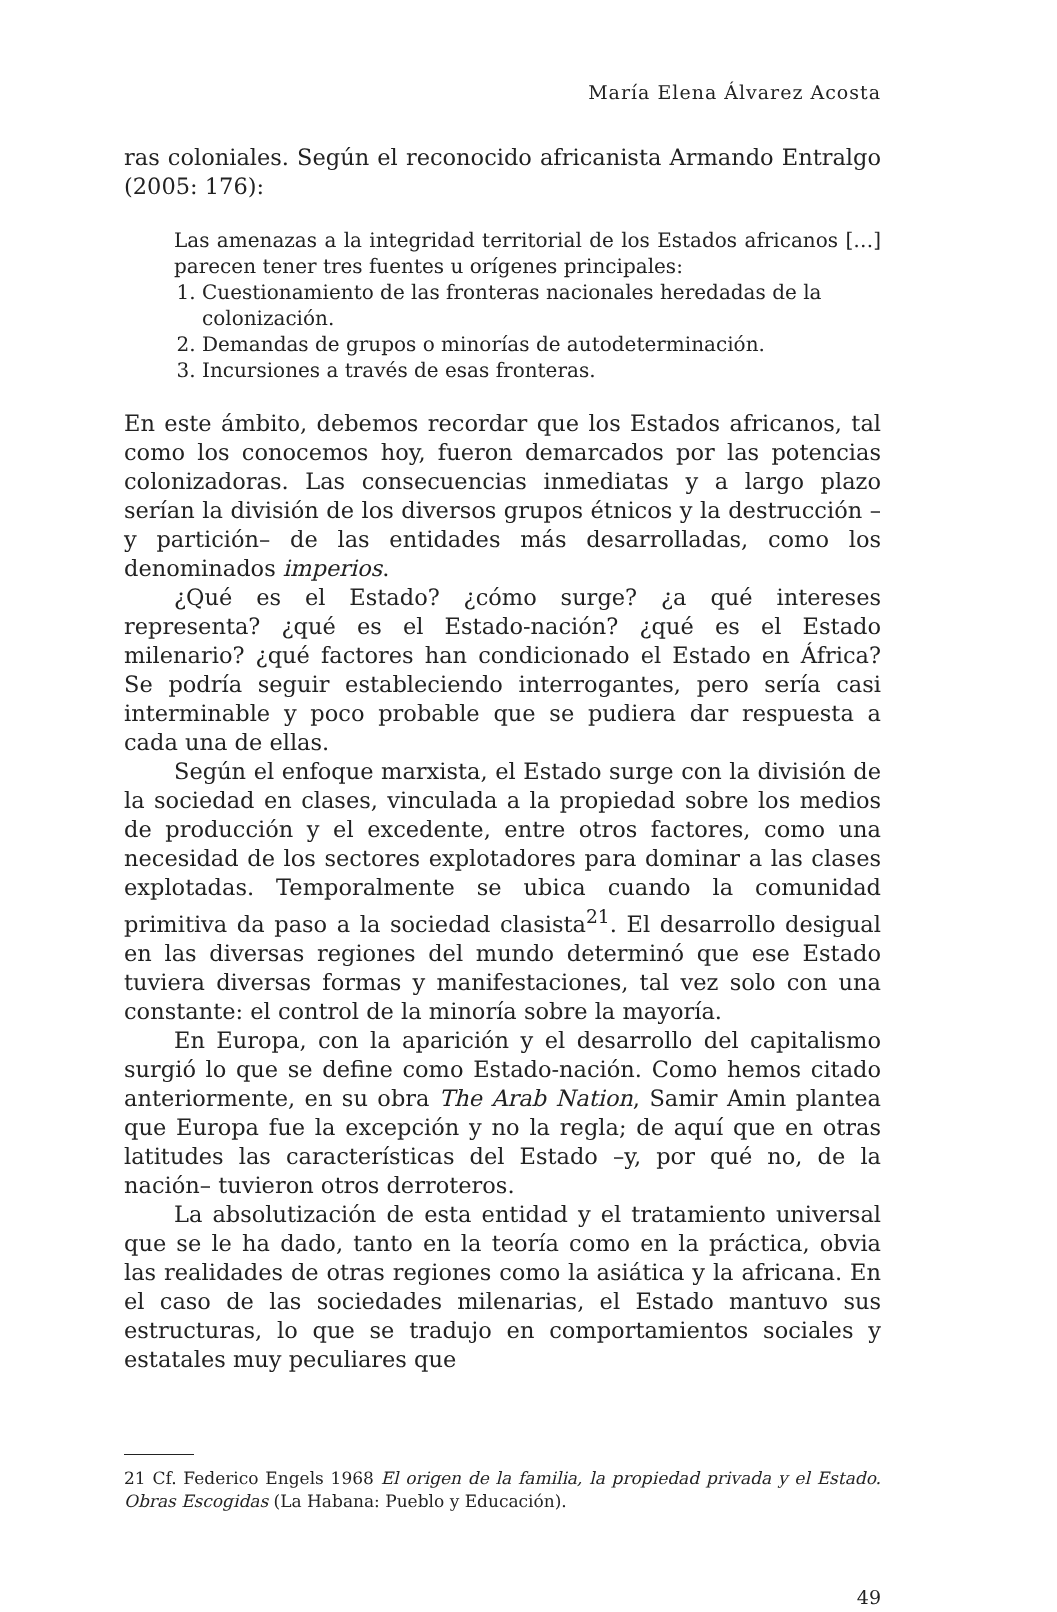María Elena Álvarez Acosta
ras coloniales. Según el reconocido africanista Armando Entralgo (2005: 176):
Las amenazas a la integridad territorial de los Estados africanos […] parecen tener tres fuentes u orígenes principales:
1. Cuestionamiento de las fronteras nacionales heredadas de la colonización.
2. Demandas de grupos o minorías de autodeterminación.
3. Incursiones a través de esas fronteras.
En este ámbito, debemos recordar que los Estados africanos, tal como los conocemos hoy, fueron demarcados por las potencias colonizadoras. Las consecuencias inmediatas y a largo plazo serían la división de los diversos grupos étnicos y la destrucción –y partición– de las entidades más desarrolladas, como los denominados imperios.
¿Qué es el Estado? ¿cómo surge? ¿a qué intereses representa? ¿qué es el Estado-nación? ¿qué es el Estado milenario? ¿qué factores han condicionado el Estado en África? Se podría seguir estableciendo interrogantes, pero sería casi interminable y poco probable que se pudiera dar respuesta a cada una de ellas.
Según el enfoque marxista, el Estado surge con la división de la sociedad en clases, vinculada a la propiedad sobre los medios de producción y el excedente, entre otros factores, como una necesidad de los sectores explotadores para dominar a las clases explotadas. Temporalmente se ubica cuando la comunidad primitiva da paso a la sociedad clasista<sup>21</sup>. El desarrollo desigual en las diversas regiones del mundo determinó que ese Estado tuviera diversas formas y manifestaciones, tal vez solo con una constante: el control de la minoría sobre la mayoría.
En Europa, con la aparición y el desarrollo del capitalismo surgió lo que se define como Estado-nación. Como hemos citado anteriormente, en su obra The Arab Nation, Samir Amin plantea que Europa fue la excepción y no la regla; de aquí que en otras latitudes las características del Estado –y, por qué no, de la nación– tuvieron otros derroteros.
La absolutización de esta entidad y el tratamiento universal que se le ha dado, tanto en la teoría como en la práctica, obvia las realidades de otras regiones como la asiática y la africana. En el caso de las sociedades milenarias, el Estado mantuvo sus estructuras, lo que se tradujo en comportamientos sociales y estatales muy peculiares que
21 Cf. Federico Engels 1968 El origen de la familia, la propiedad privada y el Estado. Obras Escogidas (La Habana: Pueblo y Educación).
49